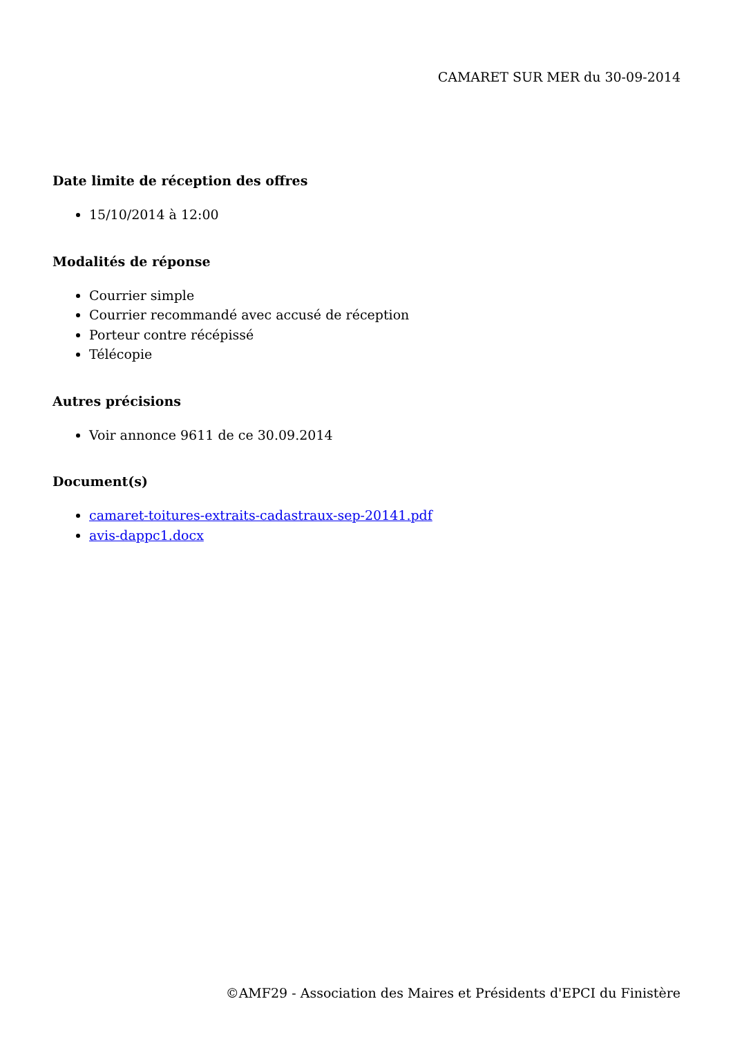CAMARET SUR MER du 30-09-2014
Date limite de réception des offres
15/10/2014 à 12:00
Modalités de réponse
Courrier simple
Courrier recommandé avec accusé de réception
Porteur contre récépissé
Télécopie
Autres précisions
Voir annonce 9611 de ce 30.09.2014
Document(s)
camaret-toitures-extraits-cadastraux-sep-20141.pdf
avis-dappc1.docx
©AMF29 - Association des Maires et Présidents d'EPCI du Finistère